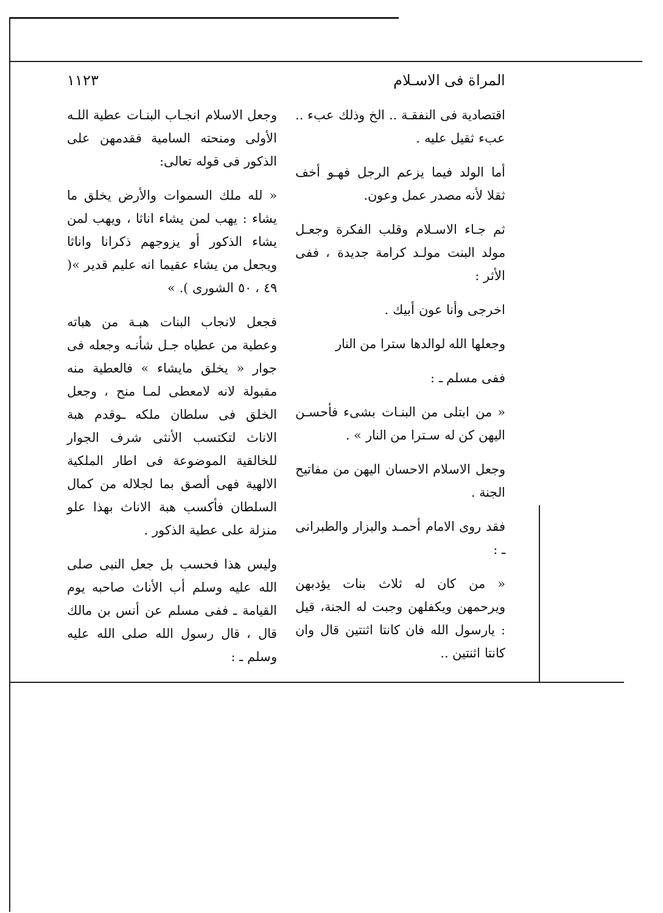المراة فى الاسـلام ١١٢٣
اقتصادية فى النفقـة .. الخ وذلك عبء .. عبء ثقيل عليه .
أما الولد فيما يزعم الرجل فهـو أخف ثقلا لأنه مصدر عمل وعون.
ثم جـاء الاسـلام وقلب الفكرة وجعـل مولد البنت مولـد كرامة جديدة ، ففى الأثر :
اخرجى وأنا عون أبيك .
وجعلها الله لوالدها سترا من النار
ففى مسلم ـ :
« من ابتلى من البنـات بشىء فأحسـن اليهن كن له سـترا من النار » .
وجعل الاسلام الاحسان اليهن من مفاتيح الجنة .
فقد روى الامام أحمـد والبزار والطبرانى ـ :
« من كان له ثلاث بنات يؤدبهن ويرحمهن ويكفلهن وجبت له الجنة، قيل : يارسول الله فان كانتا اثنتين قال وان كانتا اثنتين ..
وجعل الاسلام انجـاب البنـات عطية اللـه الأولى ومنحته السامية فقدمهن على الذكور فى قوله تعالى:
« لله ملك السموات والأرض يخلق ما يشاء : يهب لمن يشاء اناثا ، ويهب لمن يشاء الذكور أو يزوجهم ذكرانا واناثا ويجعل من يشاء عقيما انه عليم قدير »( ٤٩ ، ٥٠ الشورى ). »
فجعل لانجاب البنات هبـة من هباته وعطية من عطياه جـل شأنـه وجعله فى جوار « يخلق مايشاء » فالعطية منه مقبولة لانه لامعطى لمـا منح ، وجعل الخلق فى سلطان ملكه ـوقدم هبة الاناث لتكتسب الأنثى شرف الجوار للخالقية الموضوعة فى اطار الملكية الالهية فهى ألصق بما لجلاله من كمال السلطان فأكسب هبة الاناث بهذا علو منزلة على عطية الذكور .
وليس هذا فحسب بل جعل النبى صلى الله عليه وسلم أب الأناث صاحبه يوم القيامة ـ ففى مسلم عن أنس بن مالك قال ، قال رسول الله صلى الله عليه وسلم ـ :